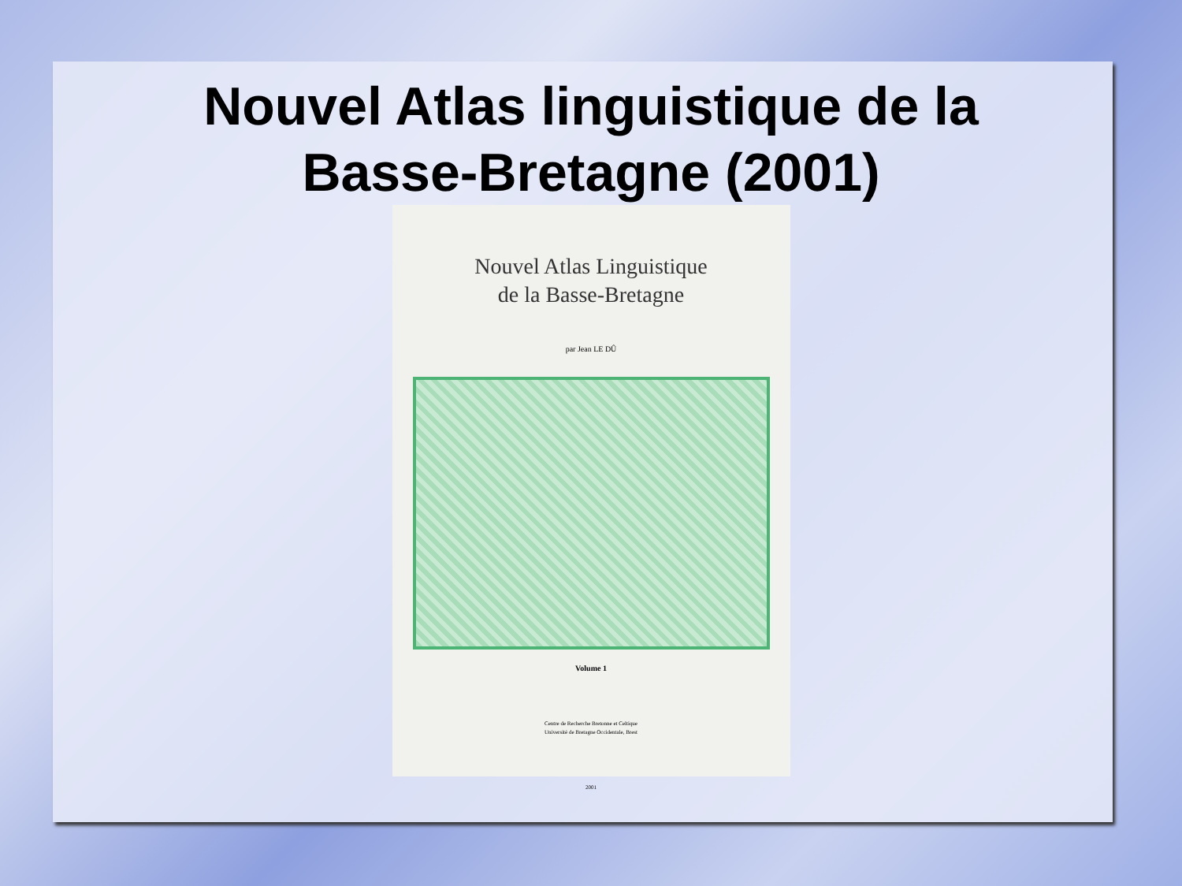Nouvel Atlas linguistique de la
Basse-Bretagne (2001)
Nouvel Atlas Linguistique
de la Basse-Bretagne
par Jean LE DÛ
Volume 1
Centre de Recherche Bretonne et Celtique
Université de Bretagne Occidentale, Brest
2001